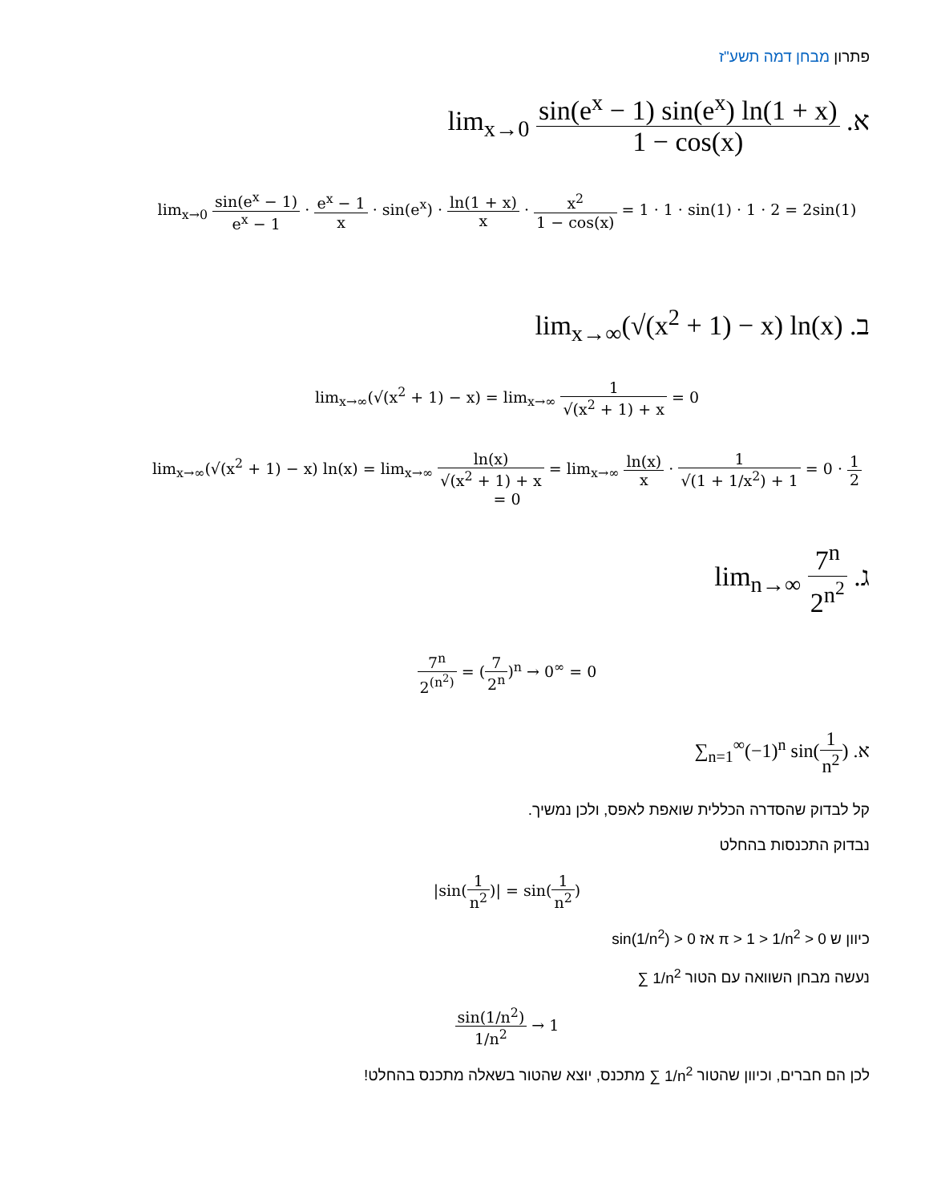פתרון מבחן דמה תשע"ז
א. lim<sub>x→0</sub> sin(e<sup>x</sup> − 1) sin(e<sup>x</sup>) ln(1 + x) 1 − cos(x)
lim<sub>x→0</sub> sin(e<sup>x</sup> − 1) e<sup>x</sup> − 1 · e<sup>x</sup> − 1 x · sin(e<sup>x</sup>) · ln(1 + x) x · x<sup>2</sup> 1 − cos(x) = 1 · 1 · sin(1) · 1 · 2 = 2sin(1)
ב. lim<sub>x→∞</sub>(√(x<sup>2</sup> + 1) − x) ln(x)
lim<sub>x→∞</sub>(√(x<sup>2</sup> + 1) − x) = lim<sub>x→∞</sub> 1 √(x<sup>2</sup> + 1) + x = 0
lim<sub>x→∞</sub>(√(x<sup>2</sup> + 1) − x) ln(x) = lim<sub>x→∞</sub> ln(x) √(x<sup>2</sup> + 1) + x = lim<sub>x→∞</sub> ln(x) x · 1 √(1 + 1/x<sup>2</sup>) + 1 = 0 · 1 2 = 0
ג. lim<sub>n→∞</sub> 7<sup>n</sup> 2<sup>n<sup>2</sup></sup>
7<sup>n</sup> 2<sup>(n<sup>2</sup>)</sup> = (7 2<sup>n</sup>)<sup>n</sup> → 0<sup>∞</sup> = 0
א. ∑<sub>n=1</sub><sup>∞</sup>(−1)<sup>n</sup> sin(1 n<sup>2</sup>)
קל לבדוק שהסדרה הכללית שואפת לאפס, ולכן נמשיך.
נבדוק התכנסות בהחלט
|sin(1 n<sup>2</sup>)| = sin(1 n<sup>2</sup>)
כיוון ש π > 1 > 1/n<sup>2</sup> > 0 אז sin(1/n<sup>2</sup>) > 0
נעשה מבחן השוואה עם הטור ∑ 1/n<sup>2</sup>
sin(1/n<sup>2</sup>) 1/n<sup>2</sup> → 1
לכן הם חברים, וכיוון שהטור ∑ 1/n<sup>2</sup> מתכנס, יוצא שהטור בשאלה מתכנס בהחלט!